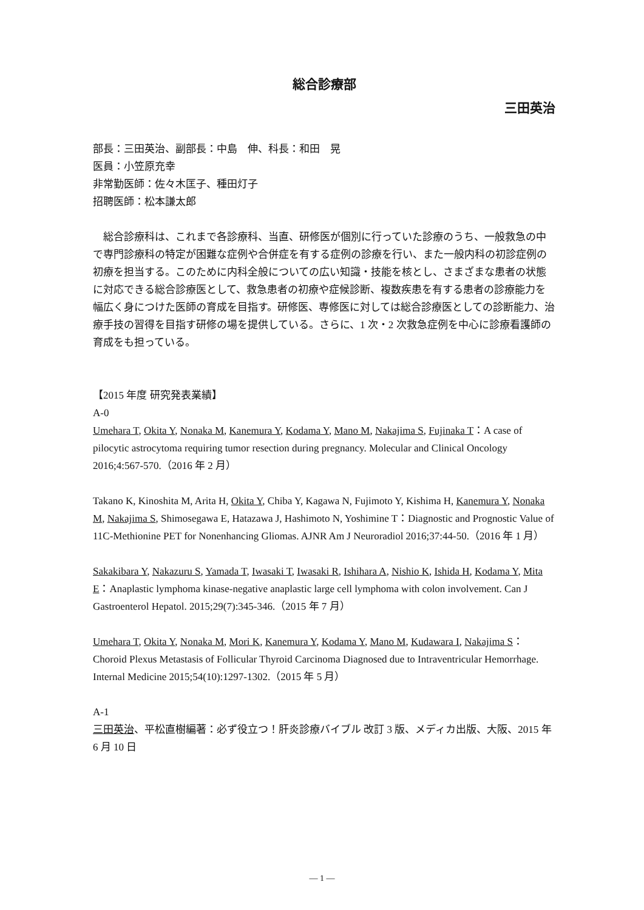総合診療部
三田英治
部長：三田英治、副部長：中島　伸、科長：和田　晃
医員：小笠原充幸
非常勤医師：佐々木匡子、種田灯子
招聘医師：松本謙太郎
総合診療科は、これまで各診療科、当直、研修医が個別に行っていた診療のうち、一般救急の中で専門診療科の特定が困難な症例や合併症を有する症例の診療を行い、また一般内科の初診症例の初療を担当する。このために内科全般についての広い知識・技能を核とし、さまざまな患者の状態に対応できる総合診療医として、救急患者の初療や症候診断、複数疾患を有する患者の診療能力を幅広く身につけた医師の育成を目指す。研修医、専修医に対しては総合診療医としての診断能力、治療手技の習得を目指す研修の場を提供している。さらに、1 次・2 次救急症例を中心に診療看護師の育成をも担っている。
【2015 年度 研究発表業績】
A-0
Umehara T, Okita Y, Nonaka M, Kanemura Y, Kodama Y, Mano M, Nakajima S, Fujinaka T：A case of pilocytic astrocytoma requiring tumor resection during pregnancy. Molecular and Clinical Oncology 2016;4:567-570.（2016 年 2 月）
Takano K, Kinoshita M, Arita H, Okita Y, Chiba Y, Kagawa N, Fujimoto Y, Kishima H, Kanemura Y, Nonaka M, Nakajima S, Shimosegawa E, Hatazawa J, Hashimoto N, Yoshimine T：Diagnostic and Prognostic Value of 11C-Methionine PET for Nonenhancing Gliomas. AJNR Am J Neuroradiol 2016;37:44-50.（2016 年 1 月）
Sakakibara Y, Nakazuru S, Yamada T, Iwasaki T, Iwasaki R, Ishihara A, Nishio K, Ishida H, Kodama Y, Mita E：Anaplastic lymphoma kinase-negative anaplastic large cell lymphoma with colon involvement. Can J Gastroenterol Hepatol. 2015;29(7):345-346.（2015 年 7 月）
Umehara T, Okita Y, Nonaka M, Mori K, Kanemura Y, Kodama Y, Mano M, Kudawara I, Nakajima S：Choroid Plexus Metastasis of Follicular Thyroid Carcinoma Diagnosed due to Intraventricular Hemorrhage. Internal Medicine 2015;54(10):1297-1302.（2015 年 5 月）
A-1
三田英治、平松直樹編著：必ず役立つ！肝炎診療バイブル 改訂 3 版、メディカ出版、大阪、2015 年 6 月 10 日
― 1 ―